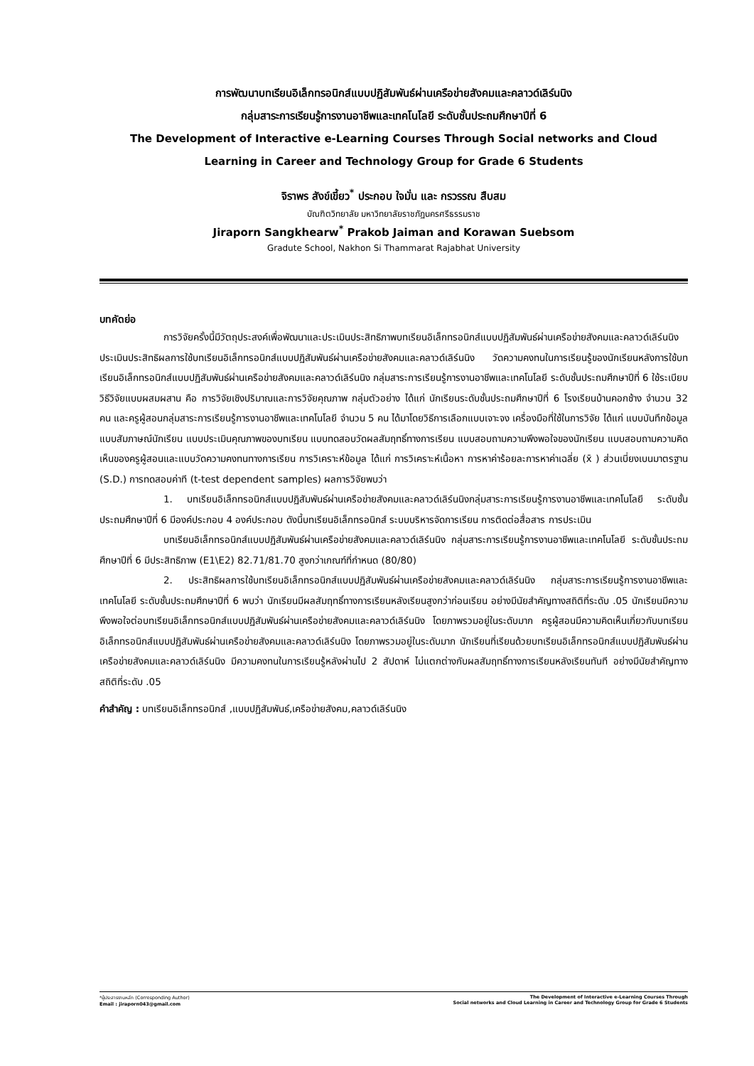การพัฒนาบทเรียนอิเล็กทรอนิกส์แบบปฏิสัมพันธ์ผ่านเครือข่ายสังคมและคลาวด์เลิร์นนิง
กลุ่มสาระการเรียนรู้การงานอาชีพและเทคโนโลยี ระดับชั้นประถมศึกษาปีที่ 6
The Development of Interactive e-Learning Courses Through Social networks and Cloud
Learning in Career and Technology Group for Grade 6 Students
จิราพร สังข์เขี้ยว<sup>*</sup> ประกอบ ใจมั่น และ กรวรรณ สืบสม
บัณฑิตวิทยาลัย มหาวิทยาลัยราชภัฏนครศรีธรรมราช
Jiraporn Sangkhearw<sup>*</sup> Prakob Jaiman and Korawan Suebsom
Gradute School, Nakhon Si Thammarat Rajabhat University
บทคัดย่อ
การวิจัยครั้งนี้มีวัตถุประสงค์เพื่อพัฒนาและประเมินประสิทธิภาพบทเรียนอิเล็กทรอนิกส์แบบปฏิสัมพันธ์ผ่านเครือข่ายสังคมและคลาวด์เลิร์นนิง ประเมินประสิทธิผลการใช้บทเรียนอิเล็กทรอนิกส์แบบปฏิสัมพันธ์ผ่านเครือข่ายสังคมและคลาวด์เลิร์นนิง วัดความคงทนในการเรียนรู้ของนักเรียนหลังการใช้บทเรียนอิเล็กทรอนิกส์แบบปฏิสัมพันธ์ผ่านเครือข่ายสังคมและคลาวด์เลิร์นนิง กลุ่มสาระการเรียนรู้การงานอาชีพและเทคโนโลยี ระดับชั้นประถมศึกษาปีที่ 6 ใช้ระเบียบวิธีวิจัยแบบผสมผสาน คือ การวิจัยเชิงปริมาณและการวิจัยคุณภาพ กลุ่มตัวอย่าง ได้แก่ นักเรียนระดับชั้นประถมศึกษาปีที่ 6 โรงเรียนบ้านคอกช้าง จำนวน 32 คน และครูผู้สอนกลุ่มสาระการเรียนรู้การงานอาชีพและเทคโนโลยี จำนวน 5 คน ได้มาโดยวิธีการเลือกแบบเจาะจง เครื่องมือที่ใช้ในการวิจัย ได้แก่ แบบบันทึกข้อมูล แบบสัมภาษณ์นักเรียน แบบประเมินคุณภาพของบทเรียน แบบทดสอบวัดผลสัมฤทธิ์ทางการเรียน แบบสอบถามความพึงพอใจของนักเรียน แบบสอบถามความคิดเห็นของครูผู้สอนและแบบวัดความคงทนทางการเรียน การวิเคราะห์ข้อมูล ได้แก่ การวิเคราะห์เนื้อหา การหาค่าร้อยละการหาค่าเฉลี่ย (x̄ ) ส่วนเบี่ยงเบนมาตรฐาน (S.D.) การทดสอบค่าที (t-test dependent samples) ผลการวิจัยพบว่า
1. บทเรียนอิเล็กทรอนิกส์แบบปฏิสัมพันธ์ผ่านเครือข่ายสังคมและคลาวด์เลิร์นนิงกลุ่มสาระการเรียนรู้การงานอาชีพและเทคโนโลยี ระดับชั้นประถมศึกษาปีที่ 6 มีองค์ประกอบ 4 องค์ประกอบ ดังนี้บทเรียนอิเล็กทรอนิกส์ ระบบบริหารจัดการเรียน การติดต่อสื่อสาร การประเมิน
บทเรียนอิเล็กทรอนิกส์แบบปฏิสัมพันธ์ผ่านเครือข่ายสังคมและคลาวด์เลิร์นนิง กลุ่มสาระการเรียนรู้การงานอาชีพและเทคโนโลยี ระดับชั้นประถมศึกษาปีที่ 6 มีประสิทธิภาพ (E1\E2) 82.71/81.70 สูงกว่าเกณฑ์ที่กำหนด (80/80)
2. ประสิทธิผลการใช้บทเรียนอิเล็กทรอนิกส์แบบปฏิสัมพันธ์ผ่านเครือข่ายสังคมและคลาวด์เลิร์นนิง กลุ่มสาระการเรียนรู้การงานอาชีพและเทคโนโลยี ระดับชั้นประถมศึกษาปีที่ 6 พบว่า นักเรียนมีผลสัมฤทธิ์ทางการเรียนหลังเรียนสูงกว่าก่อนเรียน อย่างมีนัยสำคัญทางสถิติที่ระดับ .05 นักเรียนมีความพึงพอใจต่อบทเรียนอิเล็กทรอนิกส์แบบปฏิสัมพันธ์ผ่านเครือข่ายสังคมและคลาวด์เลิร์นนิง โดยภาพรวมอยู่ในระดับมาก ครูผู้สอนมีความคิดเห็นเกี่ยวกับบทเรียนอิเล็กทรอนิกส์แบบปฏิสัมพันธ์ผ่านเครือข่ายสังคมและคลาวด์เลิร์นนิง โดยภาพรวมอยู่ในระดับมาก นักเรียนที่เรียนด้วยบทเรียนอิเล็กทรอนิกส์แบบปฏิสัมพันธ์ผ่านเครือข่ายสังคมและคลาวด์เลิร์นนิง มีความคงทนในการเรียนรู้หลังผ่านไป 2 สัปดาห์ ไม่แตกต่างกับผลสัมฤทธิ์ทางการเรียนหลังเรียนทันที อย่างมีนัยสำคัญทางสถิติที่ระดับ .05
คำสำคัญ : บทเรียนอิเล็กทรอนิกส์ ,แบบปฏิสัมพันธ์,เครือข่ายสังคม,คลาวด์เลิร์นนิง
*ผู้ประสารงานหลัก (Corresponding Author)
Email : jiraporn043@gmail.com
The Development of Interactive e-Learning Courses Through
Social networks and Cloud Learning in Career and Technology Group for Grade 6 Students